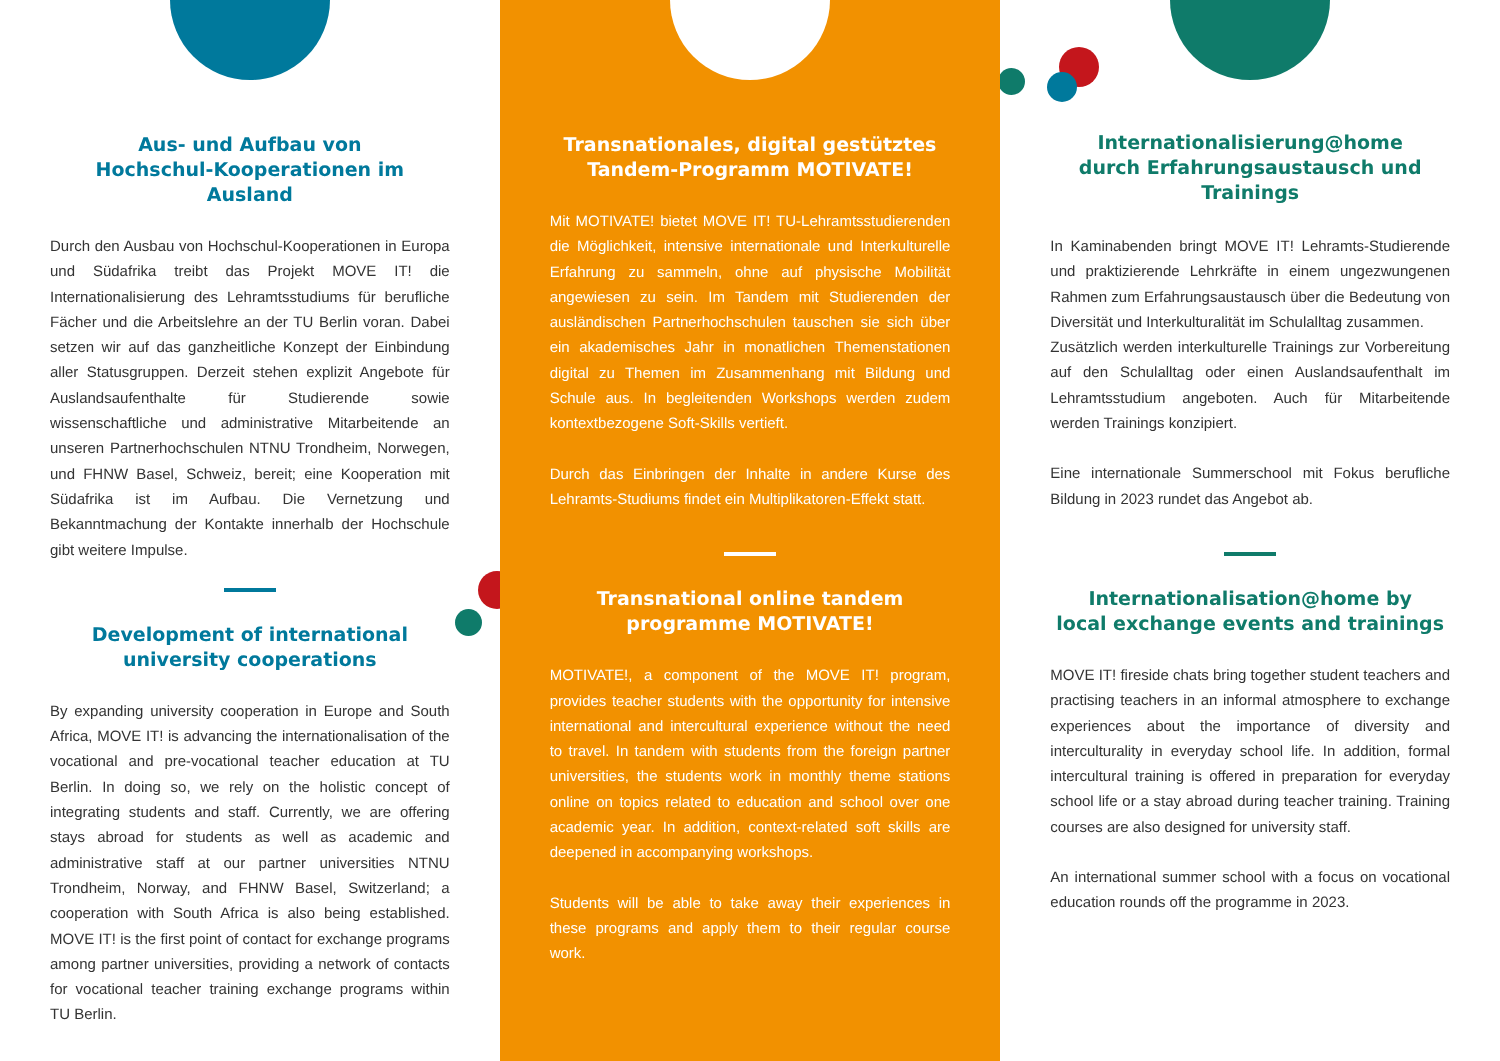Aus- und Aufbau von
Hochschul-Kooperationen im Ausland
Durch den Ausbau von Hochschul-Kooperationen in Europa und Südafrika treibt das Projekt MOVE IT! die Internationalisierung des Lehramtsstudiums für berufliche Fächer und die Arbeitslehre an der TU Berlin voran. Dabei setzen wir auf das ganzheitliche Konzept der Einbindung aller Statusgruppen. Derzeit stehen explizit Angebote für Auslandsaufenthalte für Studierende sowie wissenschaftliche und administrative Mitarbeitende an unseren Partnerhochschulen NTNU Trondheim, Norwegen, und FHNW Basel, Schweiz, bereit; eine Kooperation mit Südafrika ist im Aufbau. Die Vernetzung und Bekanntmachung der Kontakte innerhalb der Hochschule gibt weitere Impulse.
Development of international
university cooperations
By expanding university cooperation in Europe and South Africa, MOVE IT! is advancing the internationalisation of the vocational and pre-vocational teacher education at TU Berlin. In doing so, we rely on the holistic concept of integrating students and staff. Currently, we are offering stays abroad for students as well as academic and administrative staff at our partner universities NTNU Trondheim, Norway, and FHNW Basel, Switzerland; a cooperation with South Africa is also being established. MOVE IT! is the first point of contact for exchange programs among partner universities, providing a network of contacts for vocational teacher training exchange programs within TU Berlin.
Transnationales, digital gestütztes
Tandem-Programm MOTIVATE!
Mit MOTIVATE! bietet MOVE IT! TU-Lehramtsstudierenden die Möglichkeit, intensive internationale und Interkulturelle Erfahrung zu sammeln, ohne auf physische Mobilität angewiesen zu sein. Im Tandem mit Studierenden der ausländischen Partnerhochschulen tauschen sie sich über ein akademisches Jahr in monatlichen Themenstationen digital zu Themen im Zusammenhang mit Bildung und Schule aus. In begleitenden Workshops werden zudem kontextbezogene Soft-Skills vertieft.
Durch das Einbringen der Inhalte in andere Kurse des Lehramts-Studiums findet ein Multiplikatoren-Effekt statt.
Transnational online tandem
programme MOTIVATE!
MOTIVATE!, a component of the MOVE IT! program, provides teacher students with the opportunity for intensive international and intercultural experience without the need to travel. In tandem with students from the foreign partner universities, the students work in monthly theme stations online on topics related to education and school over one academic year. In addition, context-related soft skills are deepened in accompanying workshops.
Students will be able to take away their experiences in these programs and apply them to their regular course work.
Internationalisierung@home
durch Erfahrungsaustausch und Trainings
In Kaminabenden bringt MOVE IT! Lehramts-Studierende und praktizierende Lehrkräfte in einem ungezwungenen Rahmen zum Erfahrungsaustausch über die Bedeutung von Diversität und Interkulturalität im Schulalltag zusammen.
Zusätzlich werden interkulturelle Trainings zur Vorbereitung auf den Schulalltag oder einen Auslandsaufenthalt im Lehramtsstudium angeboten. Auch für Mitarbeitende werden Trainings konzipiert.
Eine internationale Summerschool mit Fokus berufliche Bildung in 2023 rundet das Angebot ab.
Internationalisation@home by
local exchange events and trainings
MOVE IT! fireside chats bring together student teachers and practising teachers in an informal atmosphere to exchange experiences about the importance of diversity and interculturality in everyday school life. In addition, formal intercultural training is offered in preparation for everyday school life or a stay abroad during teacher training. Training courses are also designed for university staff.
An international summer school with a focus on vocational education rounds off the programme in 2023.